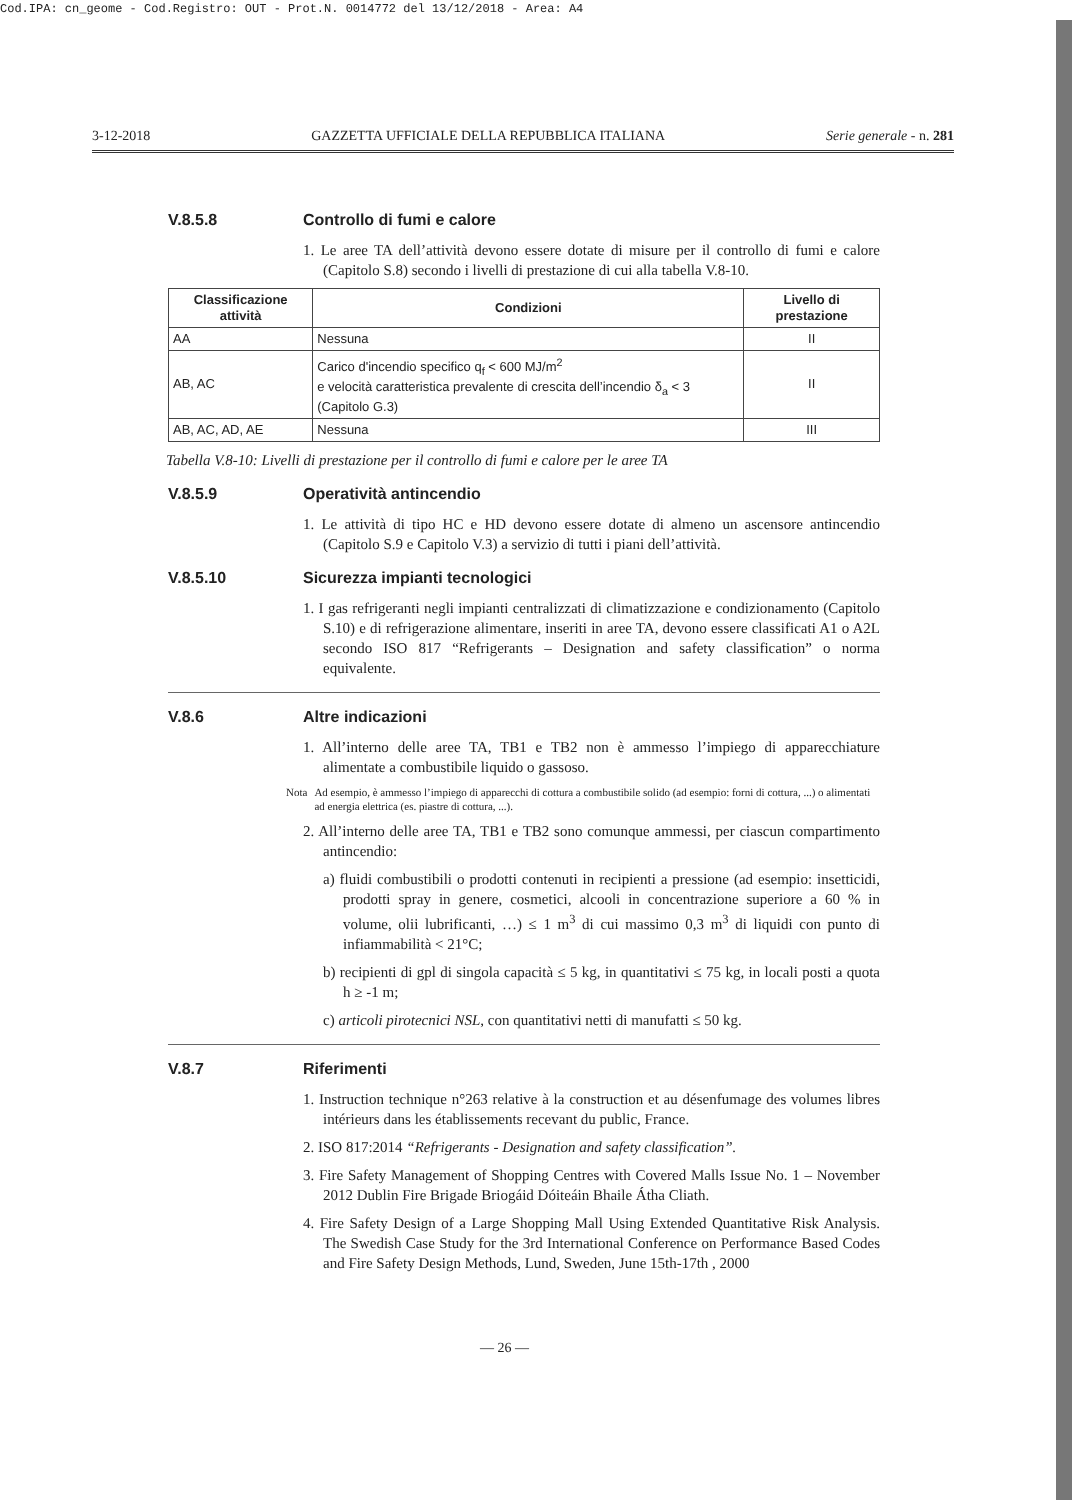Cod.IPA: cn_geome - Cod.Registro: OUT - Prot.N. 0014772 del 13/12/2018 - Area: A4
3-12-2018 GAZZETTA UFFICIALE DELLA REPUBBLICA ITALIANA Serie generale - n. 281
V.8.5.8 Controllo di fumi e calore
1. Le aree TA dell’attività devono essere dotate di misure per il controllo di fumi e calore (Capitolo S.8) secondo i livelli di prestazione di cui alla tabella V.8-10.
| Classificazione attività | Condizioni | Livello di prestazione |
| --- | --- | --- |
| AA | Nessuna | II |
| AB, AC | Carico d'incendio specifico q<sub>f</sub> < 600 MJ/m<sup>2</sup> e velocità caratteristica prevalente di crescita dell’incendio δ<sub>a</sub> < 3 (Capitolo G.3) | II |
| AB, AC, AD, AE | Nessuna | III |
Tabella V.8-10: Livelli di prestazione per il controllo di fumi e calore per le aree TA
V.8.5.9 Operatività antincendio
1. Le attività di tipo HC e HD devono essere dotate di almeno un ascensore antincendio (Capitolo S.9 e Capitolo V.3) a servizio di tutti i piani dell’attività.
V.8.5.10 Sicurezza impianti tecnologici
1. I gas refrigeranti negli impianti centralizzati di climatizzazione e condizionamento (Capitolo S.10) e di refrigerazione alimentare, inseriti in aree TA, devono essere classificati A1 o A2L secondo ISO 817 “Refrigerants – Designation and safety classification” o norma equivalente.
V.8.6 Altre indicazioni
1. All’interno delle aree TA, TB1 e TB2 non è ammesso l’impiego di apparecchiature alimentate a combustibile liquido o gassoso.
Nota Ad esempio, è ammesso l’impiego di apparecchi di cottura a combustibile solido (ad esempio: forni di cottura, ...) o alimentati ad energia elettrica (es. piastre di cottura, ...).
2. All’interno delle aree TA, TB1 e TB2 sono comunque ammessi, per ciascun compartimento antincendio:
a) fluidi combustibili o prodotti contenuti in recipienti a pressione (ad esempio: insetticidi, prodotti spray in genere, cosmetici, alcooli in concentrazione superiore a 60 % in volume, olii lubrificanti, …) ≤ 1 m<sup>3</sup> di cui massimo 0,3 m<sup>3</sup> di liquidi con punto di infiammabilità < 21°C;
b) recipienti di gpl di singola capacità ≤ 5 kg, in quantitativi ≤ 75 kg, in locali posti a quota h ≥ -1 m;
c) articoli pirotecnici NSL, con quantitativi netti di manufatti ≤ 50 kg.
V.8.7 Riferimenti
1. Instruction technique n°263 relative à la construction et au désenfumage des volumes libres intérieurs dans les établissements recevant du public, France.
2. ISO 817:2014 “Refrigerants - Designation and safety classification”.
3. Fire Safety Management of Shopping Centres with Covered Malls Issue No. 1 – November 2012 Dublin Fire Brigade Briogáid Dóiteáin Bhaile Átha Cliath.
4. Fire Safety Design of a Large Shopping Mall Using Extended Quantitative Risk Analysis. The Swedish Case Study for the 3rd International Conference on Performance Based Codes and Fire Safety Design Methods, Lund, Sweden, June 15th-17th , 2000
— 26 —